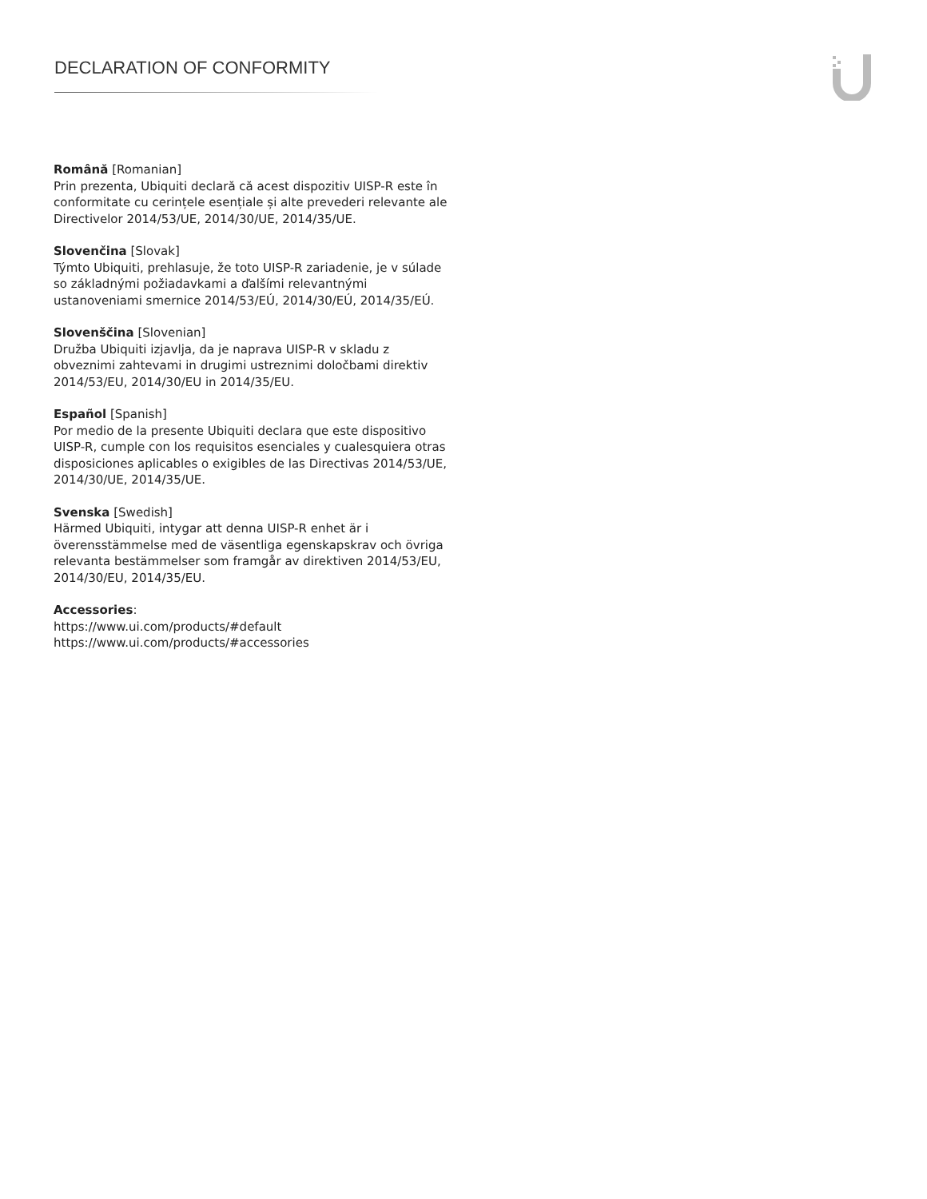DECLARATION OF CONFORMITY
Română [Romanian]
Prin prezenta, Ubiquiti declară că acest dispozitiv UISP-R este în conformitate cu cerințele esențiale și alte prevederi relevante ale Directivelor 2014/53/UE, 2014/30/UE, 2014/35/UE.
Slovenčina [Slovak]
Týmto Ubiquiti, prehlasuje, že toto UISP-R zariadenie, je v súlade so základnými požiadavkami a ďalšími relevantnými ustanoveniami smernice 2014/53/EÚ, 2014/30/EÚ, 2014/35/EÚ.
Slovenščina [Slovenian]
Družba Ubiquiti izjavlja, da je naprava UISP-R v skladu z obveznimi zahtevami in drugimi ustreznimi določbami direktiv 2014/53/EU, 2014/30/EU in 2014/35/EU.
Español [Spanish]
Por medio de la presente Ubiquiti declara que este dispositivo UISP-R, cumple con los requisitos esenciales y cualesquiera otras disposiciones aplicables o exigibles de las Directivas 2014/53/UE, 2014/30/UE, 2014/35/UE.
Svenska [Swedish]
Härmed Ubiquiti, intygar att denna UISP-R enhet är i överensstämmelse med de väsentliga egenskapskrav och övriga relevanta bestämmelser som framgår av direktiven 2014/53/EU, 2014/30/EU, 2014/35/EU.
Accessories:
https://www.ui.com/products/#default
https://www.ui.com/products/#accessories